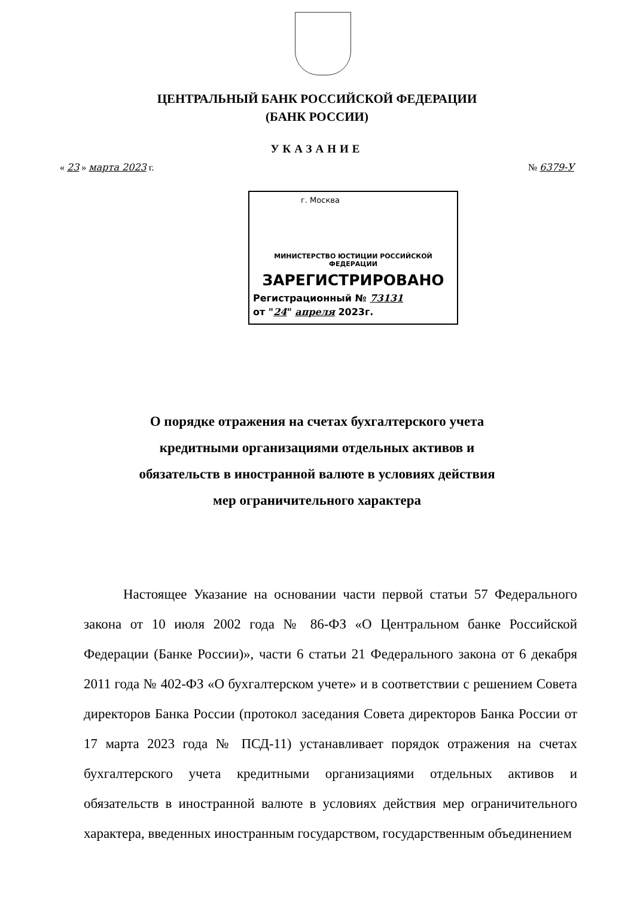ЦЕНТРАЛЬНЫЙ БАНК РОССИЙСКОЙ ФЕДЕРАЦИИ
(БАНК РОССИИ)
УКАЗАНИЕ
« 23 » марта 2023 г. № 6379-У
г. Москва
МИНИСТЕРСТВО ЮСТИЦИИ РОССИЙСКОЙ ФЕДЕРАЦИИ
ЗАРЕГИСТРИРОВАНО
Регистрационный № 73131
от "24" апреля 2023г.
О порядке отражения на счетах бухгалтерского учета
кредитными организациями отдельных активов и
обязательств в иностранной валюте в условиях действия
мер ограничительного характера
Настоящее Указание на основании части первой статьи 57 Федерального закона от 10 июля 2002 года № 86-ФЗ «О Центральном банке Российской Федерации (Банке России)», части 6 статьи 21 Федерального закона от 6 декабря 2011 года № 402-ФЗ «О бухгалтерском учете» и в соответствии с решением Совета директоров Банка России (протокол заседания Совета директоров Банка России от 17 марта 2023 года № ПСД-11) устанавливает порядок отражения на счетах бухгалтерского учета кредитными организациями отдельных активов и обязательств в иностранной валюте в условиях действия мер ограничительного характера, введенных иностранным государством, государственным объединением